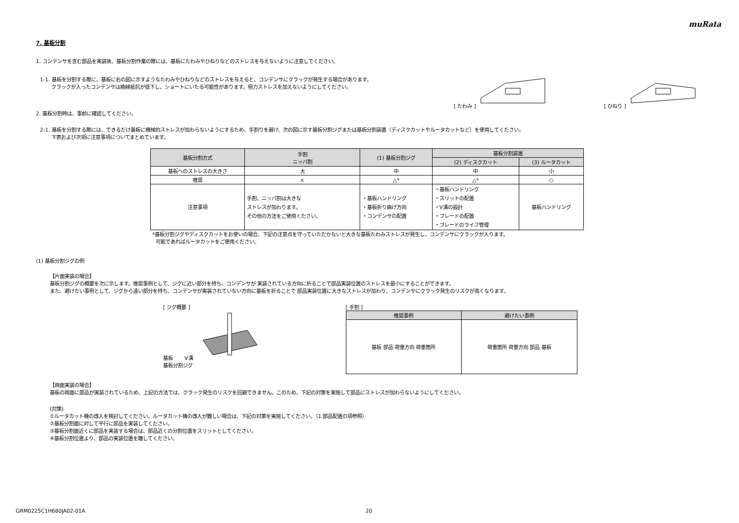muRata
7. 基板分割
1. コンデンサを含む部品を実装後、基板分割作業の際には、基板にたわみやひねりなどのストレスを与えないように注意してください。
1-1. 基板を分割する際に、基板に右の図に示すようなたわみやひねりなどのストレスを与えると、コンデンサにクラックが発生する場合があります。
クラックが入ったコンデンサは絶縁抵抗が低下し、ショートにいたる可能性があります。極力ストレスを加えないようにしてください。
[ たわみ ] [ ひねり ]
2. 基板分割時は、事前に確認してください。
2-1. 基板を分割する際には、できるだけ基板に機械的ストレスが加わらないようにするため、手割りを避け、次の図に示す基板分割ジグまたは基板分割装置（ディスクカットやルータカットなど）を使用してください。
下表および次項に注意事項についてまとめています。
| 基板分割方式 | 手割 ニッパ割 | (1) 基板分割ジグ | 基板分割装置 | |
| --- | --- | --- | --- | --- |
| | | | (2) ディスクカット | (3) ルータカット |
| 基板へのストレスの大きさ | 大 | 中 | 中 | 小 |
| 推奨 | × | △* | △* | ○ |
| 注意事項 | 手割、ニッパ割は大きな ストレスが加わります。 その他の方法をご使用ください。 | ・基板ハンドリング ・基板折り曲げ方向 ・コンデンサの配置 | ・基板ハンドリング ・スリットの配置 ・V溝の設計 ・ブレードの配置 ・ブレードのライフ管理 | 基板ハンドリング |
*基板分割ジグやディスクカットをお使いの場合、下記の注意点を守っていただかないと大きな基板たわみストレスが発生し、コンデンサにクラックが入ります。
可能であればルータカットをご使用ください。
(1) 基板分割ジグの例
【片面実装の場合】
基板分割ジグの概要を次に示します。推奨事例として、ジグに近い部分を持ち、コンデンサが 実装されている方向に折ることで部品実装位置のストレスを最小にすることができます。
また、避けたい事例として、ジグから遠い部分を持ち、コンデンサが実装されていない方向に基板を折ることで 部品実装位置に大きなストレスが加わり、コンデンサにクラック発生のリスクが高くなります。
[ ジグ概要 ]
基板 V溝
基板分割ジグ
[ 手割 ]
| 推奨事例 | 避けたい事例 |
| --- | --- |
| 基板 部品 荷重方向 荷重箇所 | 荷重箇所 荷重方向 部品 基板 |
【両面実装の場合】
基板の両面に部品が実装されているため、上記の方法では、クラック発生のリスクを回避できません。このため、下記の対策を実施して部品にストレスが加わらないようにしてください。
(対策)
①ルータカット機の導入を検討してください。ルータカット機の導入が難しい場合は、下記の対策を実施してください。（1.部品配置の項参照）
②基板分割面に対して平行に部品を実装してください。
③基板分割面近くに部品を実装する場合は、部品近くの分割位置をスリットとしてください。
④基板分割位置より、部品の実装位置を離してください。
GRM0225C1H680JA02-01A 20